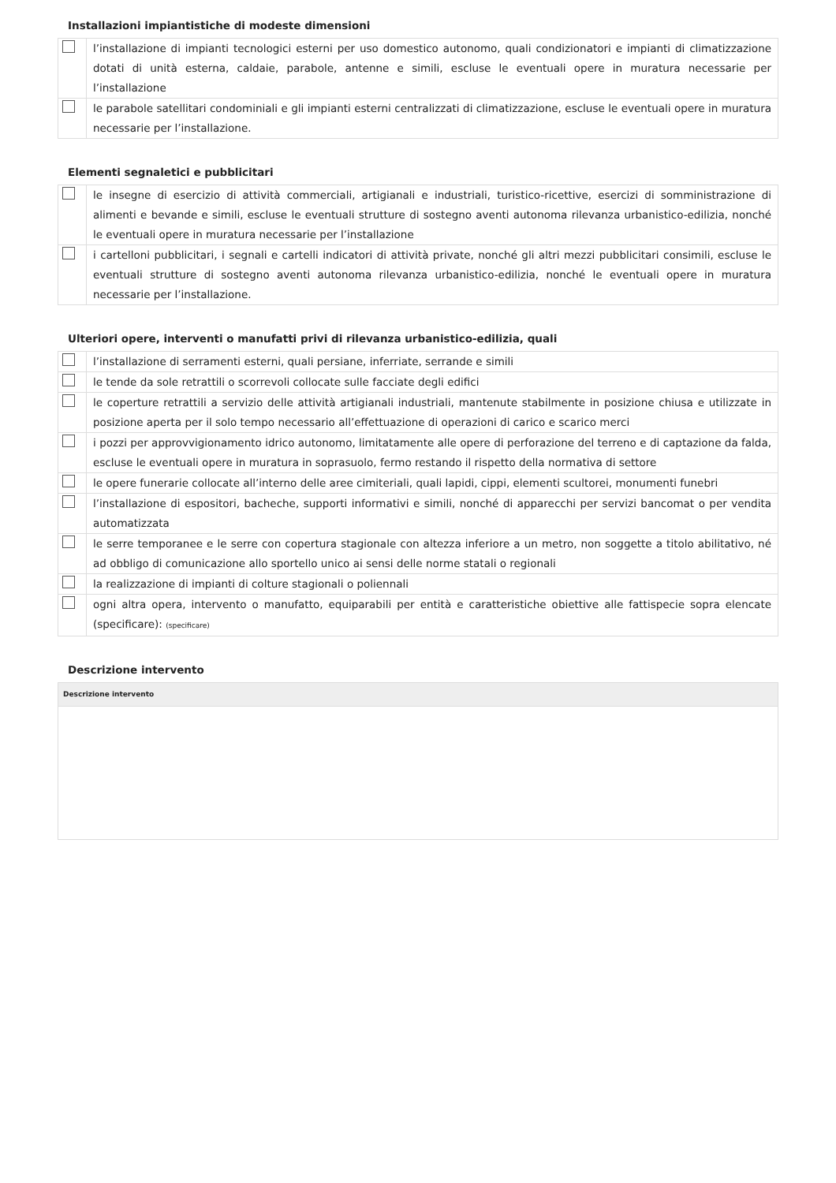Installazioni impiantistiche di modeste dimensioni
| | l’installazione di impianti tecnologici esterni per uso domestico autonomo, quali condizionatori e impianti di climatizzazione dotati di unità esterna, caldaie, parabole, antenne e simili, escluse le eventuali opere in muratura necessarie per l’installazione |
| | le parabole satellitari condominiali e gli impianti esterni centralizzati di climatizzazione, escluse le eventuali opere in muratura necessarie per l’installazione. |
Elementi segnaletici e pubblicitari
| | le insegne di esercizio di attività commerciali, artigianali e industriali, turistico-ricettive, esercizi di somministrazione di alimenti e bevande e simili, escluse le eventuali strutture di sostegno aventi autonoma rilevanza urbanistico-edilizia, nonché le eventuali opere in muratura necessarie per l’installazione |
| | i cartelloni pubblicitari, i segnali e cartelli indicatori di attività private, nonché gli altri mezzi pubblicitari consimili, escluse le eventuali strutture di sostegno aventi autonoma rilevanza urbanistico-edilizia, nonché le eventuali opere in muratura necessarie per l’installazione. |
Ulteriori opere, interventi o manufatti privi di rilevanza urbanistico-edilizia, quali
| | l’installazione di serramenti esterni, quali persiane, inferriate, serrande e simili |
| | le tende da sole retrattili o scorrevoli collocate sulle facciate degli edifici |
| | le coperture retrattili a servizio delle attività artigianali industriali, mantenute stabilmente in posizione chiusa e utilizzate in posizione aperta per il solo tempo necessario all’effettuazione di operazioni di carico e scarico merci |
| | i pozzi per approvvigionamento idrico autonomo, limitatamente alle opere di perforazione del terreno e di captazione da falda, escluse le eventuali opere in muratura in soprasuolo, fermo restando il rispetto della normativa di settore |
| | le opere funerarie collocate all’interno delle aree cimiteriali, quali lapidi, cippi, elementi scultorei, monumenti funebri |
| | l’installazione di espositori, bacheche, supporti informativi e simili, nonché di apparecchi per servizi bancomat o per vendita automatizzata |
| | le serre temporanee e le serre con copertura stagionale con altezza inferiore a un metro, non soggette a titolo abilitativo, né ad obbligo di comunicazione allo sportello unico ai sensi delle norme statali o regionali |
| | la realizzazione di impianti di colture stagionali o poliennali |
| | ogni altra opera, intervento o manufatto, equiparabili per entità e caratteristiche obiettive alle fattispecie sopra elencate (specificare): (specificare) |
Descrizione intervento
| Descrizione intervento |
| --- |